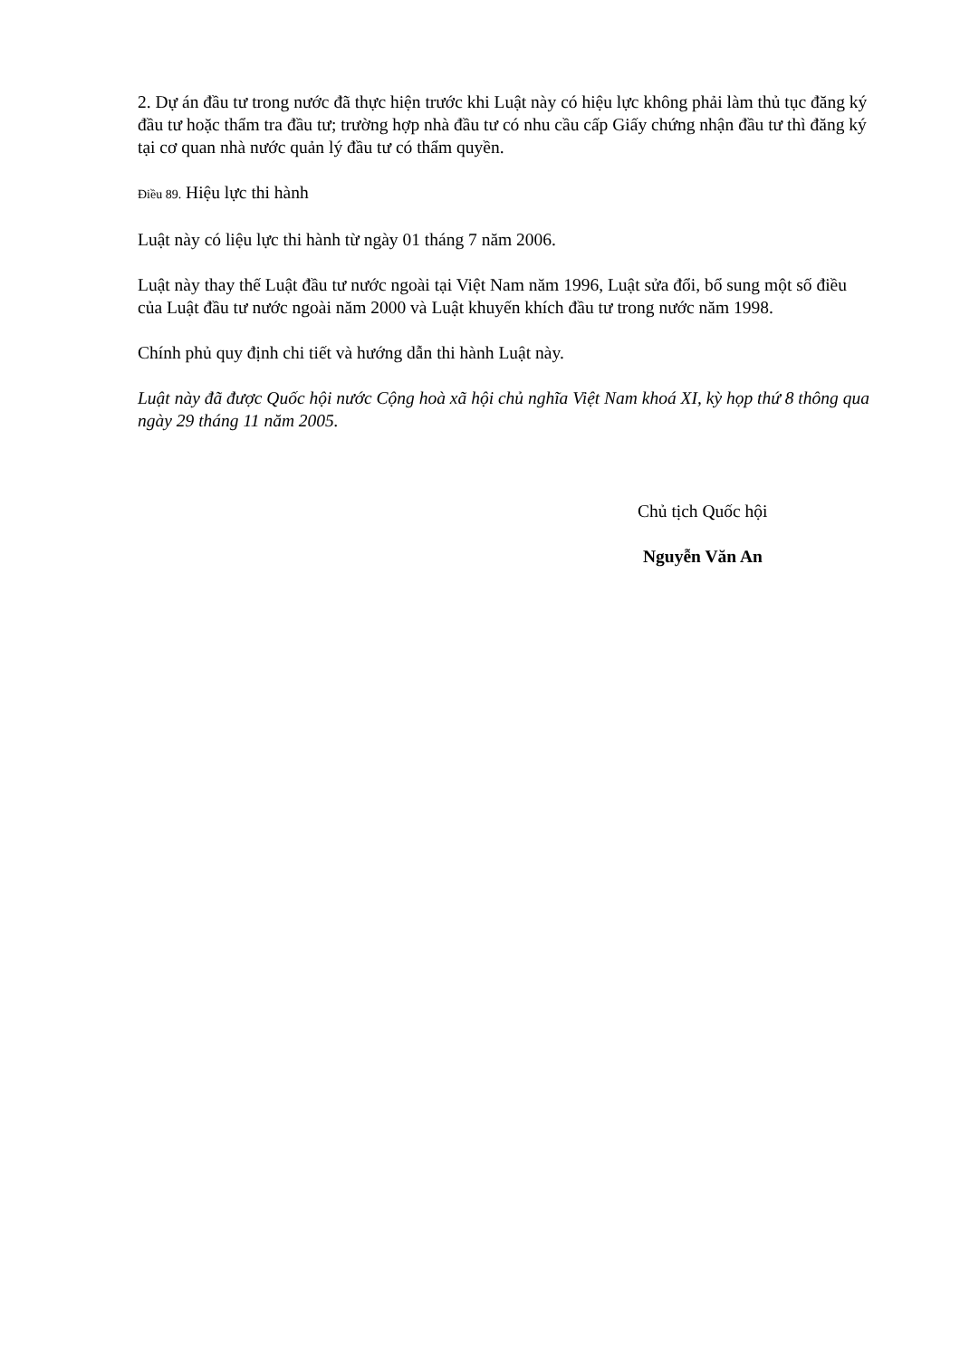2. Dự án đầu tư trong nước đã thực hiện trước khi Luật này có hiệu lực không phải làm thủ tục đăng ký đầu tư hoặc thẩm tra đầu tư; trường hợp nhà đầu tư có nhu cầu cấp Giấy chứng nhận đầu tư thì đăng ký tại cơ quan nhà nước quản lý đầu tư có thẩm quyền.
Điều 89. Hiệu lực thi hành
Luật này có liệu lực thi hành từ ngày 01 tháng 7 năm 2006.
Luật này thay thế Luật đầu tư nước ngoài tại Việt Nam năm 1996, Luật sửa đổi, bổ sung một số điều của Luật đầu tư nước ngoài năm 2000 và Luật khuyến khích đầu tư trong nước năm 1998.
Chính phủ quy định chi tiết và hướng dẫn thi hành Luật này.
Luật này đã được Quốc hội nước Cộng hoà xã hội chủ nghĩa Việt Nam khoá XI, kỳ họp thứ 8 thông qua ngày 29 tháng 11 năm 2005.
Chủ tịch Quốc hội
Nguyễn Văn An